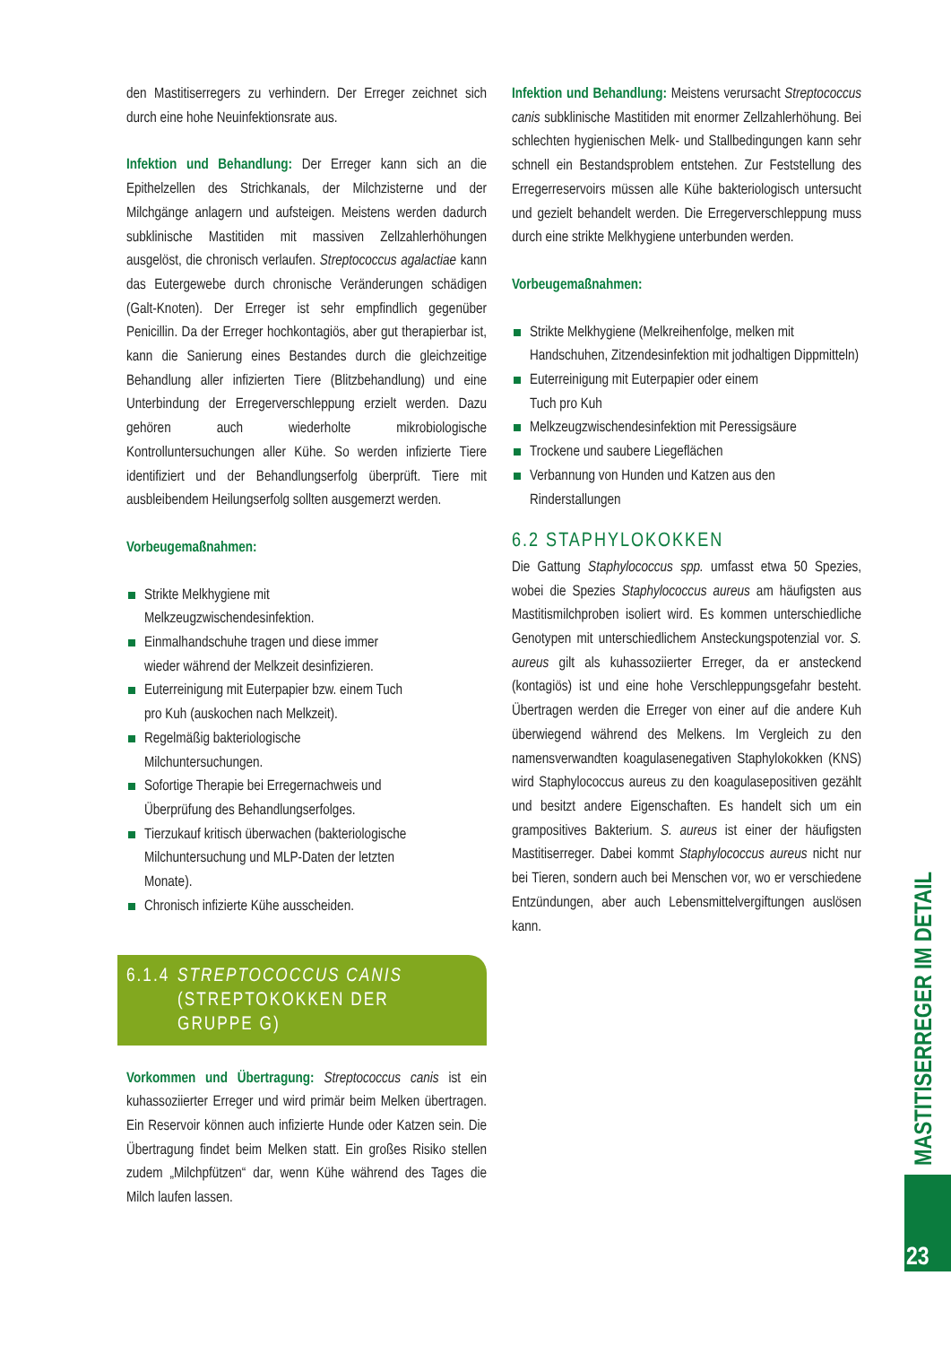den Mastitiserregers zu verhindern. Der Erreger zeichnet sich durch eine hohe Neuinfektionsrate aus.
Infektion und Behandlung: Der Erreger kann sich an die Epithelzellen des Strichkanals, der Milchzisterne und der Milchgänge anlagern und aufsteigen. Meistens werden dadurch subklinische Mastitiden mit massiven Zellzahlerhöhungen ausgelöst, die chronisch verlaufen. Streptococcus agalactiae kann das Eutergewebe durch chronische Veränderungen schädigen (Galt-Knoten). Der Erreger ist sehr empfindlich gegenüber Penicillin. Da der Erreger hochkontagiös, aber gut therapierbar ist, kann die Sanierung eines Bestandes durch die gleichzeitige Behandlung aller infizierten Tiere (Blitzbehandlung) und eine Unterbindung der Erregerverschleppung erzielt werden. Dazu gehören auch wiederholte mikrobiologische Kontrolluntersuchungen aller Kühe. So werden infizierte Tiere identifiziert und der Behandlungserfolg überprüft. Tiere mit ausbleibendem Heilungserfolg sollten ausgemerzt werden.
Vorbeugemaßnahmen:
Strikte Melkhygiene mit
Melkzeugzwischendesinfektion.
Einmalhandschuhe tragen und diese immer
wieder während der Melkzeit desinfizieren.
Euterreinigung mit Euterpapier bzw. einem Tuch
pro Kuh (auskochen nach Melkzeit).
Regelmäßig bakteriologische
Milchuntersuchungen.
Sofortige Therapie bei Erregernachweis und
Überprüfung des Behandlungserfolges.
Tierzukauf kritisch überwachen (bakteriologische
Milchuntersuchung und MLP-Daten der letzten
Monate).
Chronisch infizierte Kühe ausscheiden.
6.1.4 STREPTOCOCCUS CANIS
(STREPTOKOKKEN DER
GRUPPE G)
Vorkommen und Übertragung: Streptococcus canis ist ein kuhassoziierter Erreger und wird primär beim Melken übertragen. Ein Reservoir können auch infizierte Hunde oder Katzen sein. Die Übertragung findet beim Melken statt. Ein großes Risiko stellen zudem „Milchpfützen“ dar, wenn Kühe während des Tages die Milch laufen lassen.
Infektion und Behandlung: Meistens verursacht Streptococcus canis subklinische Mastitiden mit enormer Zellzahlerhöhung. Bei schlechten hygienischen Melk- und Stallbedingungen kann sehr schnell ein Bestandsproblem entstehen. Zur Feststellung des Erregerreservoirs müssen alle Kühe bakteriologisch untersucht und gezielt behandelt werden. Die Erregerverschleppung muss durch eine strikte Melkhygiene unterbunden werden.
Vorbeugemaßnahmen:
Strikte Melkhygiene (Melkreihenfolge, melken mit Handschuhen, Zitzendesinfektion mit jodhaltigen Dippmitteln)
Euterreinigung mit Euterpapier oder einem
Tuch pro Kuh
Melkzeugzwischendesinfektion mit Peressigsäure
Trockene und saubere Liegeflächen
Verbannung von Hunden und Katzen aus den Rinderstallungen
6.2 STAPHYLOKOKKEN
Die Gattung Staphylococcus spp. umfasst etwa 50 Spezies, wobei die Spezies Staphylococcus aureus am häufigsten aus Mastitismilchproben isoliert wird. Es kommen unterschiedliche Genotypen mit unterschiedlichem Ansteckungspotenzial vor. S. aureus gilt als kuhassoziierter Erreger, da er ansteckend (kontagiös) ist und eine hohe Verschleppungsgefahr besteht. Übertragen werden die Erreger von einer auf die andere Kuh überwiegend während des Melkens. Im Vergleich zu den namensverwandten koagulasenegativen Staphylokokken (KNS) wird Staphylococcus aureus zu den koagulasepositiven gezählt und besitzt andere Eigenschaften. Es handelt sich um ein grampositives Bakterium. S. aureus ist einer der häufigsten Mastitiserreger. Dabei kommt Staphylococcus aureus nicht nur bei Tieren, sondern auch bei Menschen vor, wo er verschiedene Entzündungen, aber auch Lebensmittelvergiftungen auslösen kann.
MASTITISERREGER IM DETAIL
23